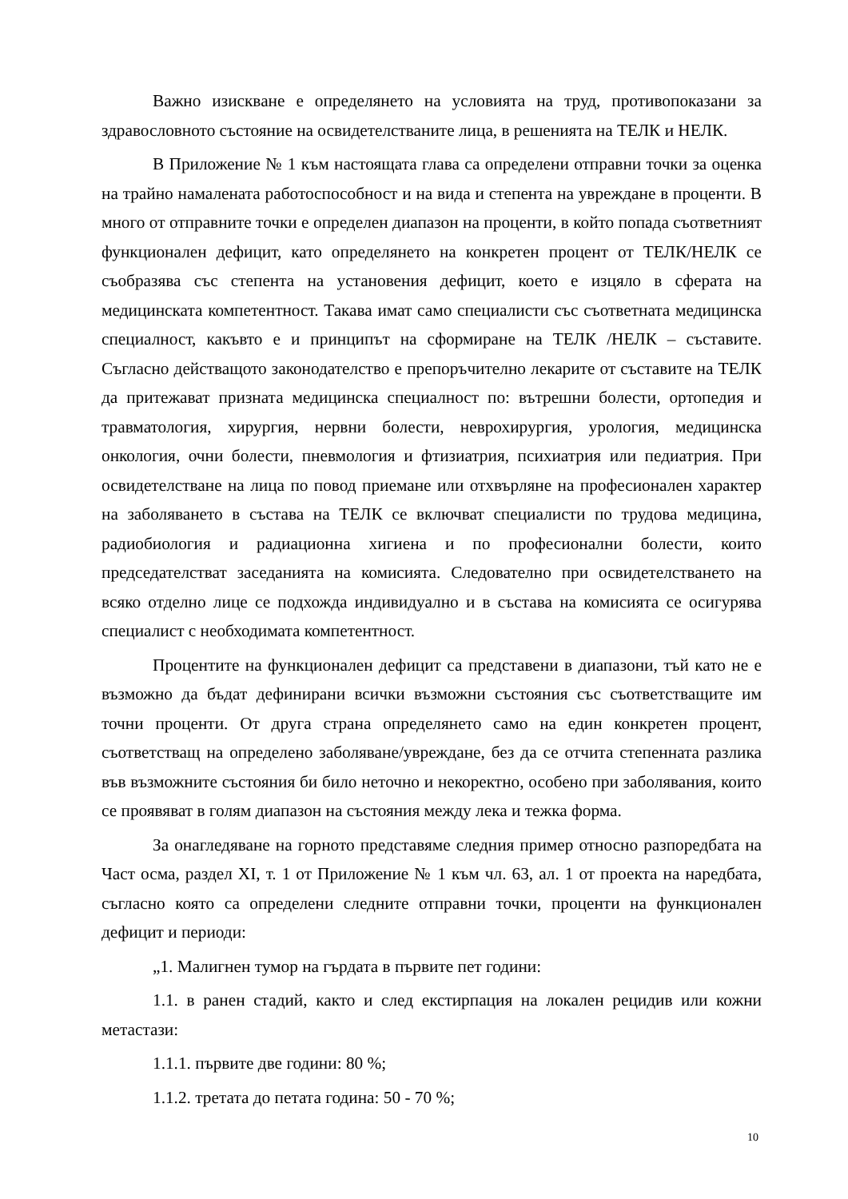Важно изискване е определянето на условията на труд, противопоказани за здравословното състояние на освидетелстваните лица, в решенията на ТЕЛК и НЕЛК.
В Приложение № 1 към настоящата глава са определени отправни точки за оценка на трайно намалената работоспособност и на вида и степента на увреждане в проценти. В много от отправните точки е определен диапазон на проценти, в който попада съответният функционален дефицит, като определянето на конкретен процент от ТЕЛК/НЕЛК се съобразява със степента на установения дефицит, което е изцяло в сферата на медицинската компетентност. Такава имат само специалисти със съответната медицинска специалност, какъвто е и принципът на сформиране на ТЕЛК /НЕЛК – съставите. Съгласно действащото законодателство е препоръчително лекарите от съставите на ТЕЛК да притежават призната медицинска специалност по: вътрешни болести, ортопедия и травматология, хирургия, нервни болести, неврохирургия, урология, медицинска онкология, очни болести, пневмология и фтизиатрия, психиатрия или педиатрия. При освидетелстване на лица по повод приемане или отхвърляне на професионален характер на заболяването в състава на ТЕЛК се включват специалисти по трудова медицина, радиобиология и радиационна хигиена и по професионални болести, които председателстват заседанията на комисията. Следователно при освидетелстването на всяко отделно лице се подхожда индивидуално и в състава на комисията се осигурява специалист с необходимата компетентност.
Процентите на функционален дефицит са представени в диапазони, тъй като не е възможно да бъдат дефинирани всички възможни състояния със съответстващите им точни проценти. От друга страна определянето само на един конкретен процент, съответстващ на определено заболяване/увреждане, без да се отчита степенната разлика във възможните състояния би било неточно и некоректно, особено при заболявания, които се проявяват в голям диапазон на състояния между лека и тежка форма.
За онагледяване на горното представяме следния пример относно разпоредбата на Част осма, раздел XI, т. 1 от Приложение № 1 към чл. 63, ал. 1 от проекта на наредбата, съгласно която са определени следните отправни точки, проценти на функционален дефицит и периоди:
„1. Малигнен тумор на гърдата в първите пет години:
1.1. в ранен стадий, както и след екстирпация на локален рецидив или кожни метастази:
1.1.1. първите две години: 80 %;
1.1.2. третата до петата година: 50 - 70 %;
10